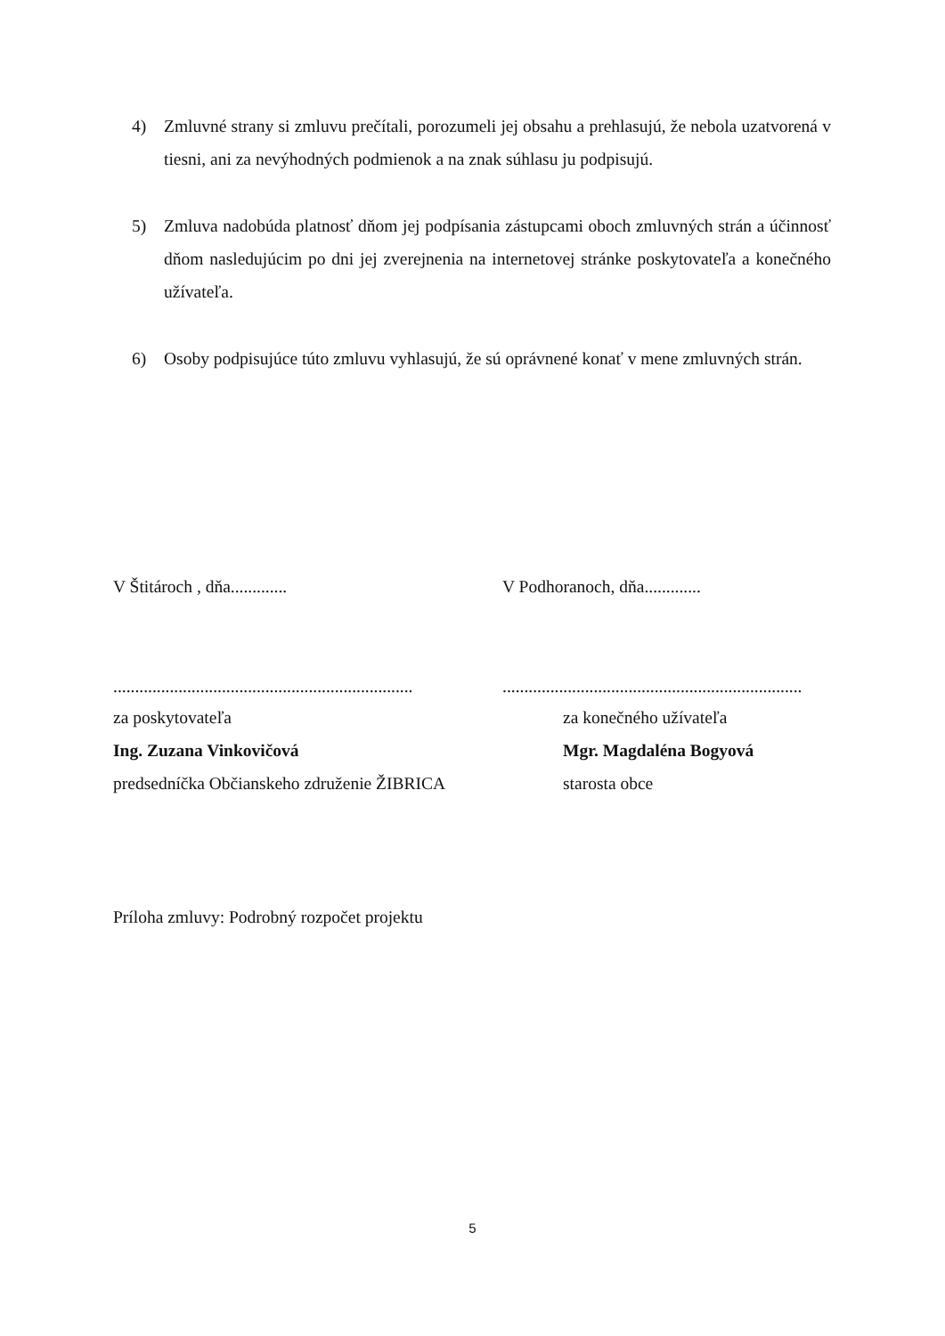4) Zmluvné strany si zmluvu prečítali, porozumeli jej obsahu a prehlasujú, že nebola uzatvorená v tiesni, ani za nevýhodných podmienok a na znak súhlasu ju podpisujú.
5) Zmluva nadobúda platnosť dňom jej podpísania zástupcami oboch zmluvných strán a účinnosť dňom nasledujúcim po dni jej zverejnenia na internetovej stránke poskytovateľa a konečného užívateľa.
6) Osoby podpisujúce túto zmluvu vyhlasujú, že sú oprávnené konať v mene zmluvných strán.
V Štitároch , dňa............. V Podhoranoch, dňa.............
..........................................................................................................................................
za poskytovateľa
Ing. Zuzana Vinkovičová
predsedníčka Občianskeho združenie ŽIBRICA
za konečného užívateľa
Mgr. Magdaléna Bogyová
starosta obce
Príloha zmluvy: Podrobný rozpočet projektu
5